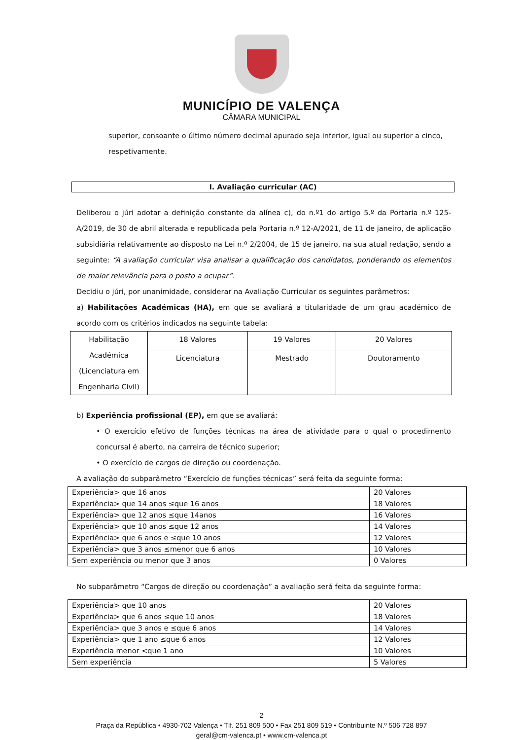MUNICÍPIO DE VALENÇA
CÂMARA MUNICIPAL
superior, consoante o último número decimal apurado seja inferior, igual ou superior a cinco, respetivamente.
I. Avaliação curricular (AC)
Deliberou o júri adotar a definição constante da alínea c), do n.º1 do artigo 5.º da Portaria n.º 125-A/2019, de 30 de abril alterada e republicada pela Portaria n.º 12-A/2021, de 11 de janeiro, de aplicação subsidiária relativamente ao disposto na Lei n.º 2/2004, de 15 de janeiro, na sua atual redação, sendo a seguinte: “A avaliação curricular visa analisar a qualificação dos candidatos, ponderando os elementos de maior relevância para o posto a ocupar”.
Decidiu o júri, por unanimidade, considerar na Avaliação Curricular os seguintes parâmetros:
a) Habilitações Académicas (HA), em que se avaliará a titularidade de um grau académico de acordo com os critérios indicados na seguinte tabela:
| Habilitação Académica (Licenciatura em Engenharia Civil) | 18 Valores | 19 Valores | 20 Valores |
| | Licenciatura | Mestrado | Doutoramento |
b) Experiência profissional (EP), em que se avaliará:
• O exercício efetivo de funções técnicas na área de atividade para o qual o procedimento concursal é aberto, na carreira de técnico superior;
• O exercício de cargos de direção ou coordenação.
A avaliação do subparâmetro “Exercício de funções técnicas” será feita da seguinte forma:
| Experiência> que 16 anos | 20 Valores |
| Experiência> que 14 anos ≤que 16 anos | 18 Valores |
| Experiência> que 12 anos ≤que 14anos | 16 Valores |
| Experiência> que 10 anos ≤que 12 anos | 14 Valores |
| Experiência> que 6 anos e ≤que 10 anos | 12 Valores |
| Experiência> que 3 anos ≤menor que 6 anos | 10 Valores |
| Sem experiência ou menor que 3 anos | 0 Valores |
No subparâmetro “Cargos de direção ou coordenação” a avaliação será feita da seguinte forma:
| Experiência> que 10 anos | 20 Valores |
| Experiência> que 6 anos ≤que 10 anos | 18 Valores |
| Experiência> que 3 anos e ≤que 6 anos | 14 Valores |
| Experiência> que 1 ano ≤que 6 anos | 12 Valores |
| Experiência menor <que 1 ano | 10 Valores |
| Sem experiência | 5 Valores |
2
Praça da República • 4930-702 Valença • Tlf. 251 809 500 • Fax 251 809 519 • Contribuinte N.º 506 728 897
geral@cm-valenca.pt • www.cm-valenca.pt